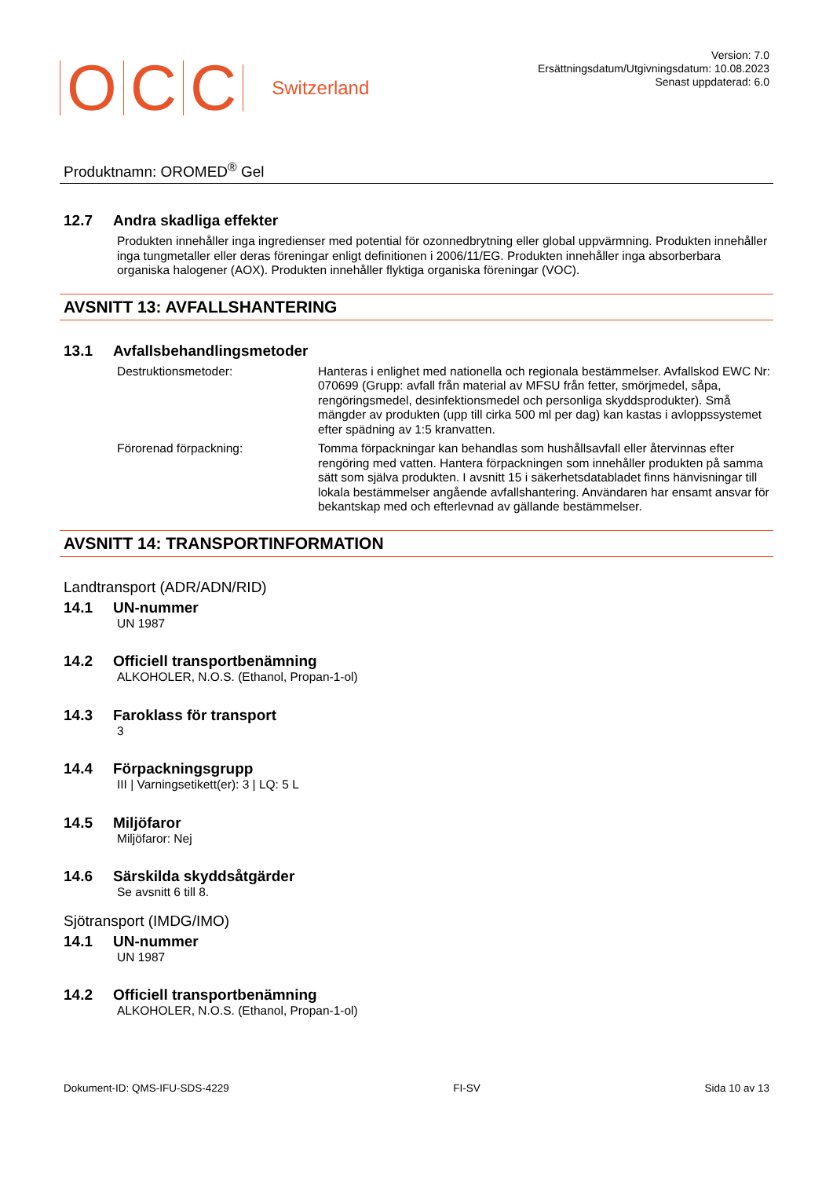OCC Switzerland
Version: 7.0
Ersättningsdatum/Utgivningsdatum: 10.08.2023
Senast uppdaterad: 6.0
Produktnamn: OROMED<sup>®</sup> Gel
12.7 Andra skadliga effekter
Produkten innehåller inga ingredienser med potential för ozonnedbrytning eller global uppvärmning. Produkten innehåller inga tungmetaller eller deras föreningar enligt definitionen i 2006/11/EG. Produkten innehåller inga absorberbara organiska halogener (AOX). Produkten innehåller flyktiga organiska föreningar (VOC).
AVSNITT 13: AVFALLSHANTERING
13.1 Avfallsbehandlingsmetoder
Destruktionsmetoder: Hanteras i enlighet med nationella och regionala bestämmelser. Avfallskod EWC Nr: 070699 (Grupp: avfall från material av MFSU från fetter, smörjmedel, såpa, rengöringsmedel, desinfektionsmedel och personliga skyddsprodukter). Små mängder av produkten (upp till cirka 500 ml per dag) kan kastas i avloppssystemet efter spädning av 1:5 kranvatten.
Förorenad förpackning: Tomma förpackningar kan behandlas som hushållsavfall eller återvinnas efter rengöring med vatten. Hantera förpackningen som innehåller produkten på samma sätt som själva produkten. I avsnitt 15 i säkerhetsdatabladet finns hänvisningar till lokala bestämmelser angående avfallshantering. Användaren har ensamt ansvar för bekantskap med och efterlevnad av gällande bestämmelser.
AVSNITT 14: TRANSPORTINFORMATION
Landtransport (ADR/ADN/RID)
14.1 UN-nummer
UN 1987
14.2 Officiell transportbenämning
ALKOHOLER, N.O.S. (Ethanol, Propan-1-ol)
14.3 Faroklass för transport
3
14.4 Förpackningsgrupp
III | Varningsetikett(er): 3 | LQ: 5 L
14.5 Miljöfaror
Miljöfaror: Nej
14.6 Särskilda skyddsåtgärder
Se avsnitt 6 till 8.
Sjötransport (IMDG/IMO)
14.1 UN-nummer
UN 1987
14.2 Officiell transportbenämning
ALKOHOLER, N.O.S. (Ethanol, Propan-1-ol)
Dokument-ID: QMS-IFU-SDS-4229 FI-SV Sida 10 av 13